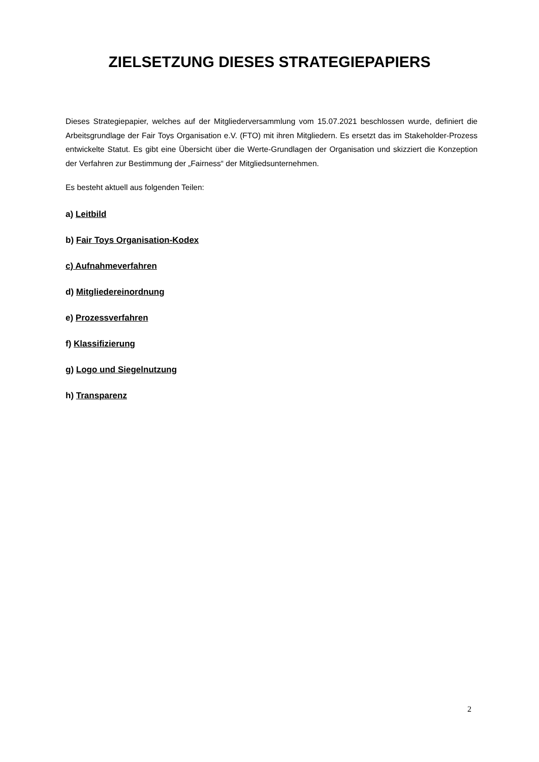ZIELSETZUNG DIESES STRATEGIEPAPIERS
Dieses Strategiepapier, welches auf der Mitgliederversammlung vom 15.07.2021 beschlossen wurde, definiert die Arbeitsgrundlage der Fair Toys Organisation e.V. (FTO) mit ihren Mitgliedern. Es ersetzt das im Stakeholder-Prozess entwickelte Statut. Es gibt eine Übersicht über die Werte-Grundlagen der Organisation und skizziert die Konzeption der Verfahren zur Bestimmung der „Fairness“ der Mitgliedsunternehmen.
Es besteht aktuell aus folgenden Teilen:
a) Leitbild
b) Fair Toys Organisation-Kodex
c) Aufnahmeverfahren
d) Mitgliedereinordnung
e) Prozessverfahren
f) Klassifizierung
g) Logo und Siegelnutzung
h) Transparenz
2